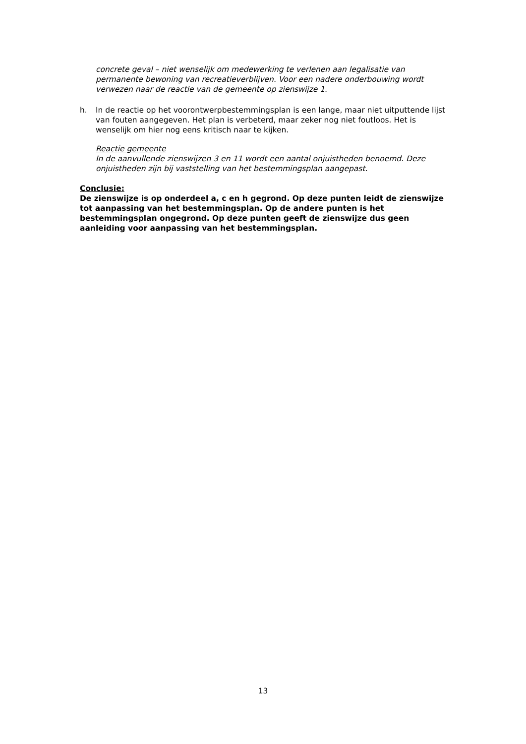concrete geval – niet wenselijk om medewerking te verlenen aan legalisatie van permanente bewoning van recreatieverblijven. Voor een nadere onderbouwing wordt verwezen naar de reactie van de gemeente op zienswijze 1.
h. In de reactie op het voorontwerpbestemmingsplan is een lange, maar niet uitputtende lijst van fouten aangegeven. Het plan is verbeterd, maar zeker nog niet foutloos. Het is wenselijk om hier nog eens kritisch naar te kijken.
Reactie gemeente
In de aanvullende zienswijzen 3 en 11 wordt een aantal onjuistheden benoemd. Deze onjuistheden zijn bij vaststelling van het bestemmingsplan aangepast.
Conclusie:
De zienswijze is op onderdeel a, c en h gegrond. Op deze punten leidt de zienswijze tot aanpassing van het bestemmingsplan. Op de andere punten is het bestemmingsplan ongegrond. Op deze punten geeft de zienswijze dus geen aanleiding voor aanpassing van het bestemmingsplan.
13